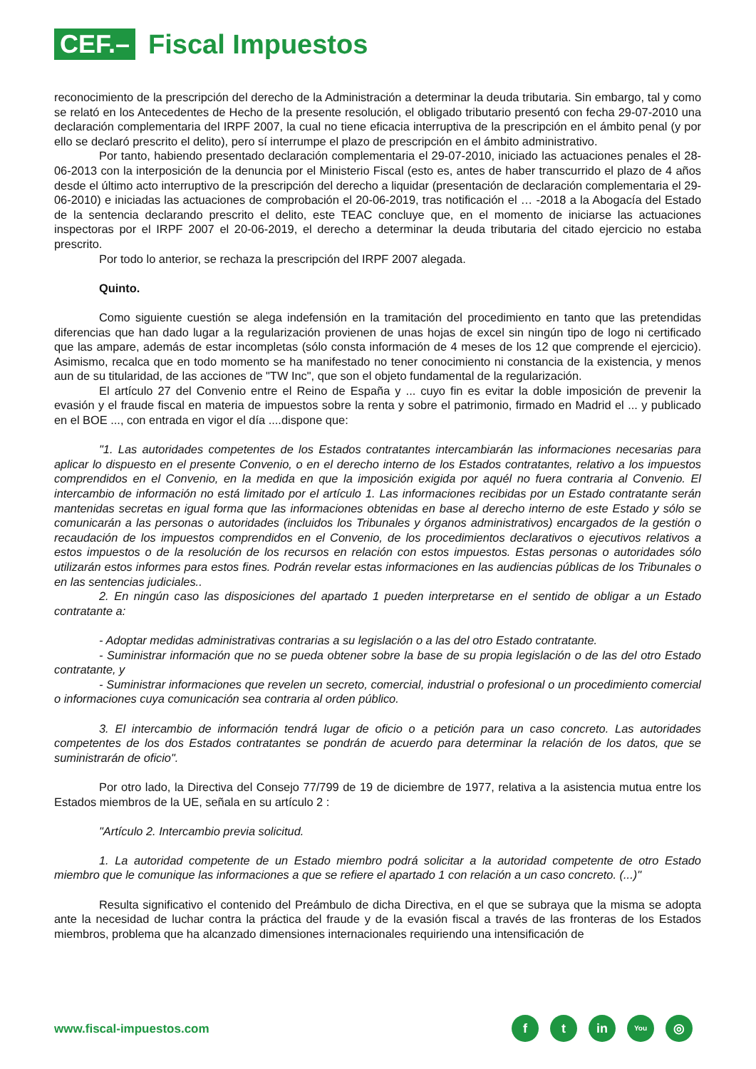CEF.–
Fiscal Impuestos
reconocimiento de la prescripción del derecho de la Administración a determinar la deuda tributaria. Sin embargo, tal y como se relató en los Antecedentes de Hecho de la presente resolución, el obligado tributario presentó con fecha 29-07-2010 una declaración complementaria del IRPF 2007, la cual no tiene eficacia interruptiva de la prescripción en el ámbito penal (y por ello se declaró prescrito el delito), pero sí interrumpe el plazo de prescripción en el ámbito administrativo.
Por tanto, habiendo presentado declaración complementaria el 29-07-2010, iniciado las actuaciones penales el 28-06-2013 con la interposición de la denuncia por el Ministerio Fiscal (esto es, antes de haber transcurrido el plazo de 4 años desde el último acto interruptivo de la prescripción del derecho a liquidar (presentación de declaración complementaria el 29-06-2010) e iniciadas las actuaciones de comprobación el 20-06-2019, tras notificación el … -2018 a la Abogacía del Estado de la sentencia declarando prescrito el delito, este TEAC concluye que, en el momento de iniciarse las actuaciones inspectoras por el IRPF 2007 el 20-06-2019, el derecho a determinar la deuda tributaria del citado ejercicio no estaba prescrito.
Por todo lo anterior, se rechaza la prescripción del IRPF 2007 alegada.
Quinto.
Como siguiente cuestión se alega indefensión en la tramitación del procedimiento en tanto que las pretendidas diferencias que han dado lugar a la regularización provienen de unas hojas de excel sin ningún tipo de logo ni certificado que las ampare, además de estar incompletas (sólo consta información de 4 meses de los 12 que comprende el ejercicio). Asimismo, recalca que en todo momento se ha manifestado no tener conocimiento ni constancia de la existencia, y menos aun de su titularidad, de las acciones de "TW Inc", que son el objeto fundamental de la regularización.
El artículo 27 del Convenio entre el Reino de España y ... cuyo fin es evitar la doble imposición de prevenir la evasión y el fraude fiscal en materia de impuestos sobre la renta y sobre el patrimonio, firmado en Madrid el ... y publicado en el BOE ..., con entrada en vigor el día ....dispone que:
"1. Las autoridades competentes de los Estados contratantes intercambiarán las informaciones necesarias para aplicar lo dispuesto en el presente Convenio, o en el derecho interno de los Estados contratantes, relativo a los impuestos comprendidos en el Convenio, en la medida en que la imposición exigida por aquél no fuera contraria al Convenio. El intercambio de información no está limitado por el artículo 1. Las informaciones recibidas por un Estado contratante serán mantenidas secretas en igual forma que las informaciones obtenidas en base al derecho interno de este Estado y sólo se comunicarán a las personas o autoridades (incluidos los Tribunales y órganos administrativos) encargados de la gestión o recaudación de los impuestos comprendidos en el Convenio, de los procedimientos declarativos o ejecutivos relativos a estos impuestos o de la resolución de los recursos en relación con estos impuestos. Estas personas o autoridades sólo utilizarán estos informes para estos fines. Podrán revelar estas informaciones en las audiencias públicas de los Tribunales o en las sentencias judiciales..
2. En ningún caso las disposiciones del apartado 1 pueden interpretarse en el sentido de obligar a un Estado contratante a:
- Adoptar medidas administrativas contrarias a su legislación o a las del otro Estado contratante.
- Suministrar información que no se pueda obtener sobre la base de su propia legislación o de las del otro Estado contratante, y
- Suministrar informaciones que revelen un secreto, comercial, industrial o profesional o un procedimiento comercial o informaciones cuya comunicación sea contraria al orden público.
3. El intercambio de información tendrá lugar de oficio o a petición para un caso concreto. Las autoridades competentes de los dos Estados contratantes se pondrán de acuerdo para determinar la relación de los datos, que se suministrarán de oficio".
Por otro lado, la Directiva del Consejo 77/799 de 19 de diciembre de 1977, relativa a la asistencia mutua entre los Estados miembros de la UE, señala en su artículo 2 :
"Artículo 2. Intercambio previa solicitud.
1. La autoridad competente de un Estado miembro podrá solicitar a la autoridad competente de otro Estado miembro que le comunique las informaciones a que se refiere el apartado 1 con relación a un caso concreto. (...)"
Resulta significativo el contenido del Preámbulo de dicha Directiva, en el que se subraya que la misma se adopta ante la necesidad de luchar contra la práctica del fraude y de la evasión fiscal a través de las fronteras de los Estados miembros, problema que ha alcanzado dimensiones internacionales requiriendo una intensificación de
www.fiscal-impuestos.com
f t in
You
◎